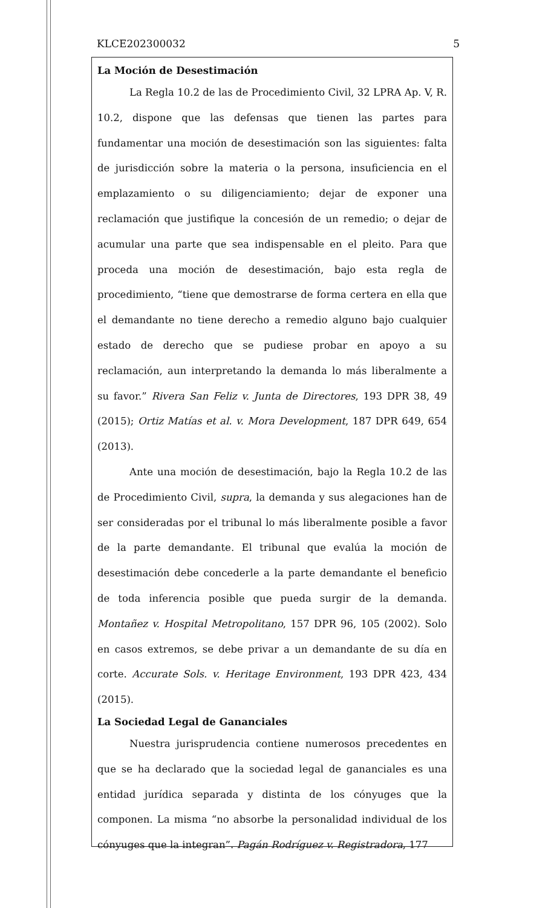KLCE202300032 5
La Moción de Desestimación
La Regla 10.2 de las de Procedimiento Civil, 32 LPRA Ap. V, R. 10.2, dispone que las defensas que tienen las partes para fundamentar una moción de desestimación son las siguientes: falta de jurisdicción sobre la materia o la persona, insuficiencia en el emplazamiento o su diligenciamiento; dejar de exponer una reclamación que justifique la concesión de un remedio; o dejar de acumular una parte que sea indispensable en el pleito. Para que proceda una moción de desestimación, bajo esta regla de procedimiento, “tiene que demostrarse de forma certera en ella que el demandante no tiene derecho a remedio alguno bajo cualquier estado de derecho que se pudiese probar en apoyo a su reclamación, aun interpretando la demanda lo más liberalmente a su favor.” Rivera San Feliz v. Junta de Directores, 193 DPR 38, 49 (2015); Ortiz Matías et al. v. Mora Development, 187 DPR 649, 654 (2013).
Ante una moción de desestimación, bajo la Regla 10.2 de las de Procedimiento Civil, supra, la demanda y sus alegaciones han de ser consideradas por el tribunal lo más liberalmente posible a favor de la parte demandante. El tribunal que evalúa la moción de desestimación debe concederle a la parte demandante el beneficio de toda inferencia posible que pueda surgir de la demanda. Montañez v. Hospital Metropolitano, 157 DPR 96, 105 (2002). Solo en casos extremos, se debe privar a un demandante de su día en corte. Accurate Sols. v. Heritage Environment, 193 DPR 423, 434 (2015).
La Sociedad Legal de Gananciales
Nuestra jurisprudencia contiene numerosos precedentes en que se ha declarado que la sociedad legal de gananciales es una entidad jurídica separada y distinta de los cónyuges que la componen. La misma “no absorbe la personalidad individual de los cónyuges que la integran”. Pagán Rodríguez v. Registradora, 177